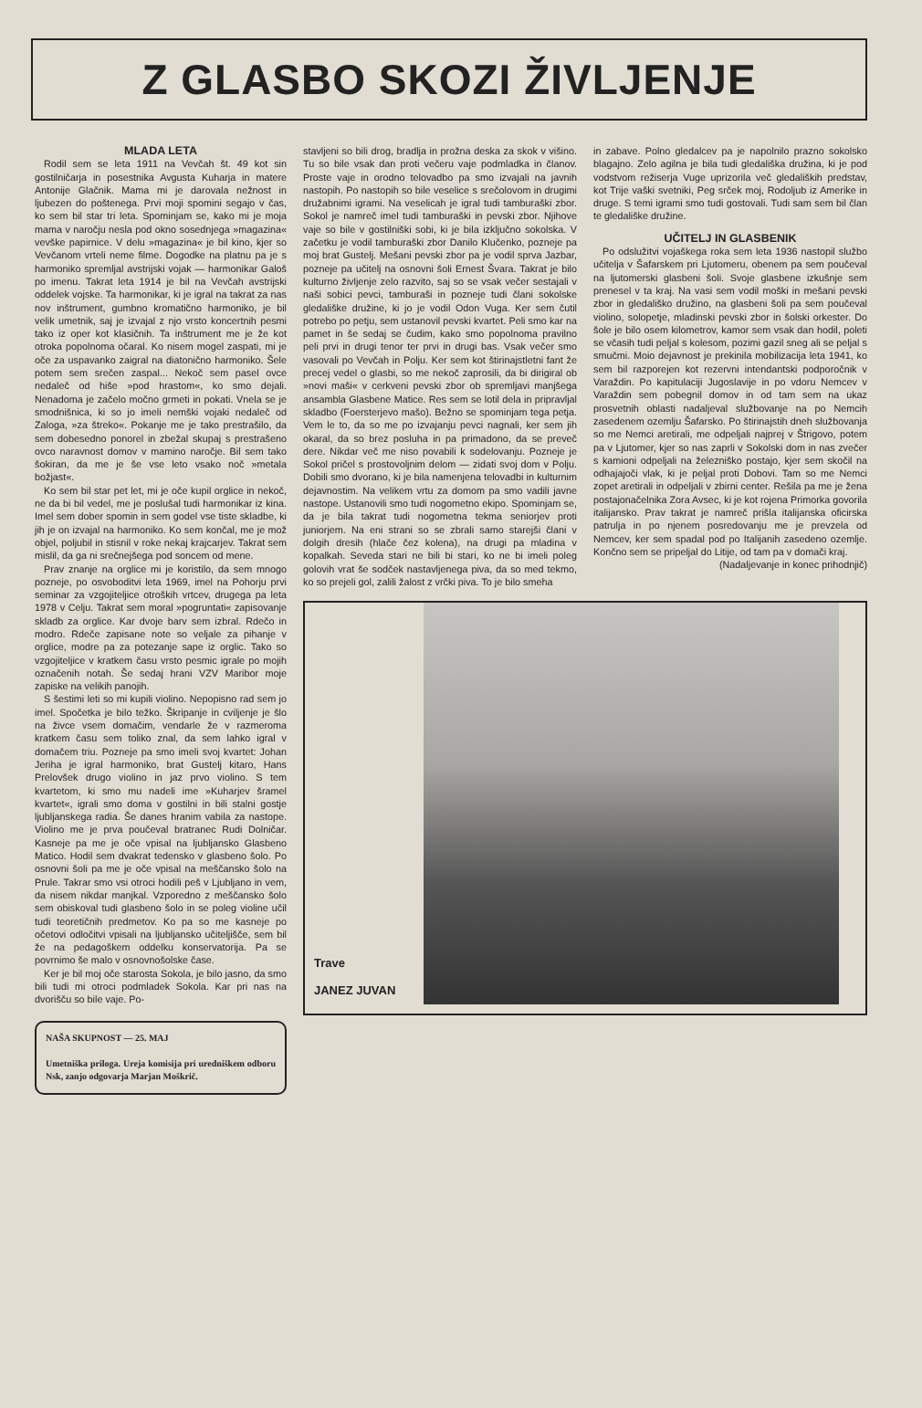Z GLASBO SKOZI ŽIVLJENJE
MLADA LETA
Rodil sem se leta 1911 na Vevčah št. 49 kot sin gostilničarja in posestnika Avgusta Kuharja in matere Antonije Glačnik. Mama mi je darovala nežnost in ljubezen do poštenega. Prvi moji spomini segajo v čas, ko sem bil star tri leta. Spominjam se, kako mi je moja mama v naročju nesla pod okno sosednjega »magazina« vevške papirnice. V delu »magazina« je bil kino, kjer so Vevčanom vrteli neme filme. Dogodke na platnu pa je s harmoniko spremljal avstrijski vojak — harmonikar Galoš po imenu. Takrat leta 1914 je bil na Vevčah avstrijski oddelek vojske. Ta harmonikar, ki je igral na takrat za nas nov inštrument, gumbno kromatično harmoniko, je bil velik umetnik, saj je izvajal z njo vrsto koncertnih pesmi tako iz oper kot klasičnih. Ta inštrument me je že kot otroka popolnoma očaral. Ko nisem mogel zaspati, mi je oče za uspavanko zaigral na diatonično harmoniko. Šele potem sem srečen zaspal... Nekoč sem pasel ovce nedaleč od hiše »pod hrastom«, ko smo dejali. Nenadoma je začelo močno grmeti in pokati. Vnela se je smodnišnica, ki so jo imeli nemški vojaki nedaleč od Zaloga, »za štreko«. Pokanje me je tako prestrašilo, da sem dobesedno ponorel in zbežal skupaj s prestrašeno ovco naravnost domov v mamino naročje. Bil sem tako šokiran, da me je še vse leto vsako noč »metala božjast«.
Ko sem bil star pet let, mi je oče kupil orglice in nekoč, ne da bi bil vedel, me je poslušal tudi harmonikar iz kina. Imel sem dober spomin in sem godel vse tiste skladbe, ki jih je on izvajal na harmoniko. Ko sem končal, me je mož objel, poljubil in stisnil v roke nekaj krajcarjev. Takrat sem mislil, da ga ni srečnejšega pod soncem od mene.
Prav znanje na orglice mi je koristilo, da sem mnogo pozneje, po osvoboditvi leta 1969, imel na Pohorju prvi seminar za vzgojiteljice otroških vrtcev, drugega pa leta 1978 v Celju. Takrat sem moral »pogruntati« zapisovanje skladb za orglice. Kar dvoje barv sem izbral. Rdečo in modro. Rdeče zapisane note so veljale za pihanje v orglice, modre pa za potezanje sape iz orglic. Tako so vzgojiteljice v kratkem času vrsto pesmic igrale po mojih označenih notah. Še sedaj hrani VZV Maribor moje zapiske na velikih panojih.
S šestimi leti so mi kupili violino. Nepopisno rad sem jo imel. Spočetka je bilo težko. Škripanje in cviljenje je šlo na živce vsem domačim, vendarle že v razmeroma kratkem času sem toliko znal, da sem lahko igral v domačem triu. Pozneje pa smo imeli svoj kvartet: Johan Jeriha je igral harmoniko, brat Gustelj kitaro, Hans Prelovšek drugo violino in jaz prvo violino. S tem kvartetom, ki smo mu nadeli ime »Kuharjev šramel kvartet«, igrali smo doma v gostilni in bili stalni gostje ljubljanskega radia. Še danes hranim vabila za nastope. Violino me je prva poučeval bratranec Rudi Dolničar. Kasneje pa me je oče vpisal na ljubljansko Glasbeno Matico. Hodil sem dvakrat tedensko v glasbeno šolo. Po osnovni šoli pa me je oče vpisal na meščansko šolo na Prule. Takrar smo vsi otroci hodili peš v Ljubljano in vem, da nisem nikdar manjkal. Vzporedno z meščansko šolo sem obiskoval tudi glasbeno šolo in se poleg violine učil tudi teoretičnih predmetov. Ko pa so me kasneje po očetovi odločitvi vpisali na ljubljansko učiteljišče, sem bil že na pedagoškem oddelku konservatorija. Pa se povrnimo še malo v osnovnošolske čase.
Ker je bil moj oče starosta Sokola, je bilo jasno, da smo bili tudi mi otroci podmladek Sokola. Kar pri nas na dvorišču so bile vaje. Po-
NAŠA SKUPNOST — 25. MAJ
Umetniška priloga. Ureja komisija pri uredniškem odboru Nsk, zanjo odgovarja Marjan Moškrič.
stavljeni so bili drog, bradlja in prožna deska za skok v višino. Tu so bile vsak dan proti večeru vaje podmladka in članov. Proste vaje in orodno telovadbo pa smo izvajali na javnih nastopih. Po nastopih so bile veselice s srečolovom in drugimi družabnimi igrami. Na veselicah je igral tudi tamburaški zbor. Sokol je namreč imel tudi tamburaški in pevski zbor. Njihove vaje so bile v gostilniški sobi, ki je bila izključno sokolska. V začetku je vodil tamburaški zbor Danilo Klučenko, pozneje pa moj brat Gustelj. Mešani pevski zbor pa je vodil sprva Jazbar, pozneje pa učitelj na osnovni šoli Ernest Švara. Takrat je bilo kulturno življenje zelo razvito, saj so se vsak večer sestajali v naši sobici pevci, tamburaši in pozneje tudi člani sokolske gledališke družine, ki jo je vodil Odon Vuga. Ker sem čutil potrebo po petju, sem ustanovil pevski kvartet. Peli smo kar na pamet in še sedaj se čudim, kako smo popolnoma pravilno peli prvi in drugi tenor ter prvi in drugi bas. Vsak večer smo vasovali po Vevčah in Polju. Ker sem kot štirinajstletni fant že precej vedel o glasbi, so me nekoč zaprosili, da bi dirigiral ob »novi maši« v cerkveni pevski zbor ob spremljavi manjšega ansambla Glasbene Matice. Res sem se lotil dela in pripravljal skladbo (Foersterjevo mašo). Bežno se spominjam tega petja. Vem le to, da so me po izvajanju pevci nagnali, ker sem jih okaral, da so brez posluha in pa primadono, da se preveč dere. Nikdar več me niso povabili k sodelovanju. Pozneje je Sokol pričel s prostovoljnim delom — zidati svoj dom v Polju. Dobili smo dvorano, ki je bila namenjena telovadbi in kulturnim dejavnostim. Na velikem vrtu za domom pa smo vadili javne nastope. Ustanovili smo tudi nogometno ekipo. Spominjam se, da je bila takrat tudi nogometna tekma seniorjev proti juniorjem. Na eni strani so se zbrali samo starejši člani v dolgih dresih (hlače čez kolena), na drugi pa mladina v kopalkah. Seveda stari ne bili bi stari, ko ne bi imeli poleg golovih vrat še sodček nastavljenega piva, da so med tekmo, ko so prejeli gol, zalili žalost z vrčki piva. To je bilo smeha
in zabave. Polno gledalcev pa je napolnilo prazno sokolsko blagajno. Zelo agilna je bila tudi gledališka družina, ki je pod vodstvom režiserja Vuge uprizorila več gledaliških predstav, kot Trije vaški svetniki, Peg srček moj, Rodoljub iz Amerike in druge. S temi igrami smo tudi gostovali. Tudi sam sem bil član te gledališke družine.
UČITELJ IN GLASBENIK
Po odslužitvi vojaškega roka sem leta 1936 nastopil službo učitelja v Šafarskem pri Ljutomeru, obenem pa sem poučeval na ljutomerski glasbeni šoli. Svoje glasbene izkušnje sem prenesel v ta kraj. Na vasi sem vodil moški in mešani pevski zbor in gledališko družino, na glasbeni šoli pa sem poučeval violino, solopetje, mladinski pevski zbor in šolski orkester. Do šole je bilo osem kilometrov, kamor sem vsak dan hodil, poleti se včasih tudi peljal s kolesom, pozimi gazil sneg ali se peljal s smučmi. Moio dejavnost je prekinila mobilizacija leta 1941, ko sem bil razporejen kot rezervni intendantski podporočnik v Varaždin. Po kapitulaciji Jugoslavije in po vdoru Nemcev v Varaždin sem pobegnil domov in od tam sem na ukaz prosvetnih oblasti nadaljeval službovanje na po Nemcih zasedenem ozemlju Šafarsko. Po štirinajstih dneh službovanja so me Nemci aretirali, me odpeljali najprej v Štrigovo, potem pa v Ljutomer, kjer so nas zaprli v Sokolski dom in nas zvečer s kamioni odpeljali na železniško postajo, kjer sem skočil na odhajajoči vlak, ki je peljal proti Dobovi. Tam so me Nemci zopet aretirali in odpeljali v zbirni center. Rešila pa me je žena postajonačelnika Zora Avsec, ki je kot rojena Primorka govorila italijansko. Prav takrat je namreč prišla italijanska oficirska patrulja in po njenem posredovanju me je prevzela od Nemcev, ker sem spadal pod po Italijanih zasedeno ozemlje. Končno sem se pripeljal do Litije, od tam pa v domači kraj.
(Nadaljevanje in konec prihodnjič)
Trave
JANEZ JUVAN